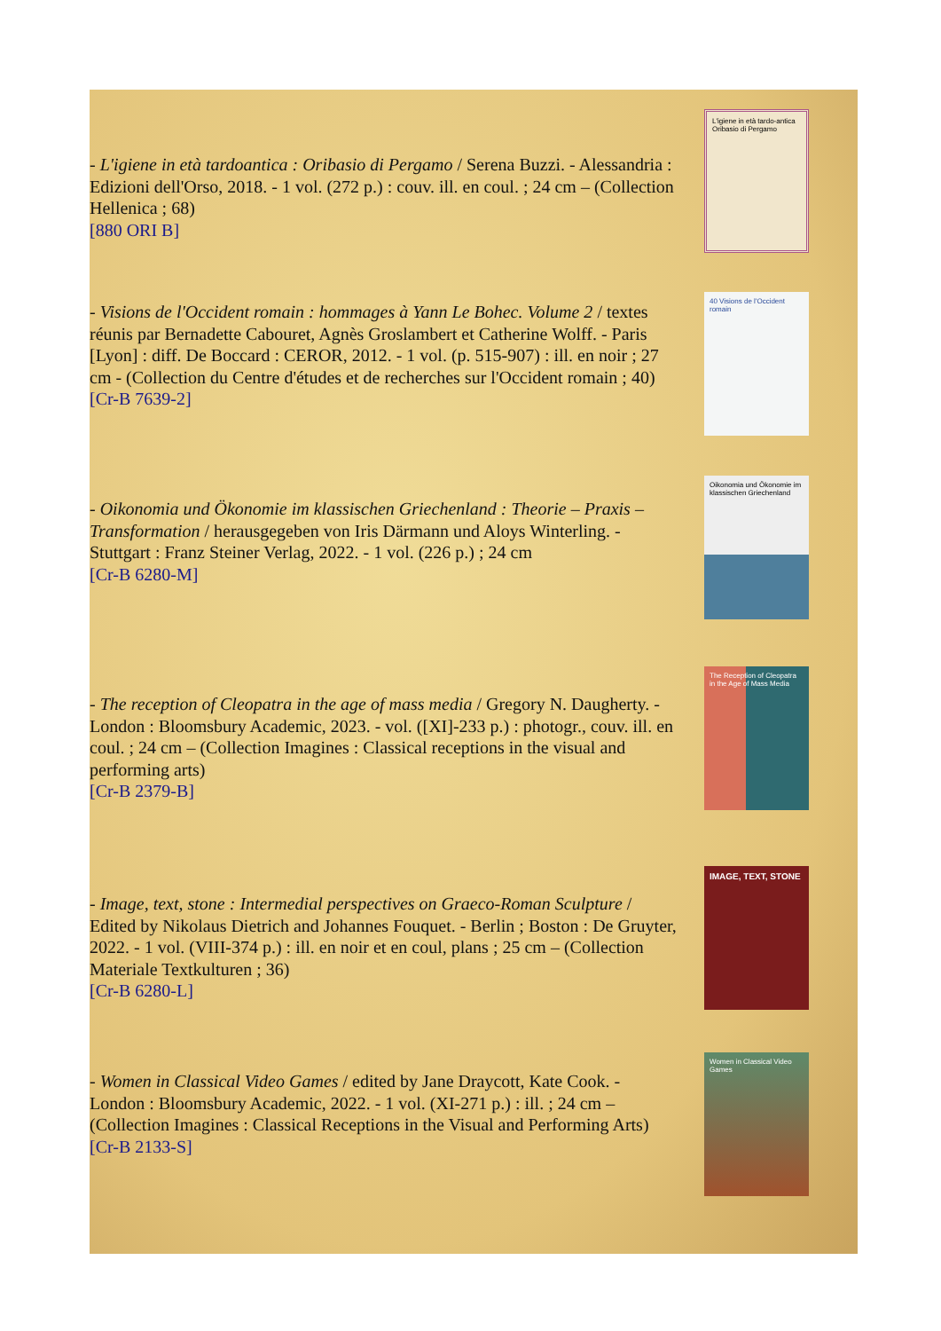- L'igiene in età tardoantica : Oribasio di Pergamo / Serena Buzzi. - Alessandria : Edizioni dell'Orso, 2018. - 1 vol. (272 p.) : couv. ill. en coul. ; 24 cm – (Collection Hellenica ; 68)
[880 ORI B]
L'igiene in età tardo-antica Oribasio di Pergamo
- Visions de l'Occident romain : hommages à Yann Le Bohec. Volume 2 / textes réunis par Bernadette Cabouret, Agnès Groslambert et Catherine Wolff. - Paris [Lyon] : diff. De Boccard : CEROR, 2012. - 1 vol. (p. 515-907) : ill. en noir ; 27 cm - (Collection du Centre d'études et de recherches sur l'Occident romain ; 40)
[Cr-B 7639-2]
40 Visions de l'Occident romain
- Oikonomia und Ökonomie im klassischen Griechenland : Theorie – Praxis – Transformation / herausgegeben von Iris Därmann und Aloys Winterling. - Stuttgart : Franz Steiner Verlag, 2022. - 1 vol. (226 p.) ; 24 cm
[Cr-B 6280-M]
Oikonomia und Ökonomie im klassischen Griechenland
- The reception of Cleopatra in the age of mass media / Gregory N. Daugherty. - London : Bloomsbury Academic, 2023. - vol. ([XI]-233 p.) : photogr., couv. ill. en coul. ; 24 cm – (Collection Imagines : Classical receptions in the visual and performing arts)
[Cr-B 2379-B]
The Reception of Cleopatra in the Age of Mass Media
- Image, text, stone : Intermedial perspectives on Graeco-Roman Sculpture / Edited by Nikolaus Dietrich and Johannes Fouquet. - Berlin ; Boston : De Gruyter, 2022. - 1 vol. (VIII-374 p.) : ill. en noir et en coul, plans ; 25 cm – (Collection Materiale Textkulturen ; 36)
[Cr-B 6280-L]
IMAGE, TEXT, STONE
- Women in Classical Video Games / edited by Jane Draycott, Kate Cook. - London : Bloomsbury Academic, 2022. - 1 vol. (XI-271 p.) : ill. ; 24 cm – (Collection Imagines : Classical Receptions in the Visual and Performing Arts)
[Cr-B 2133-S]
Women in Classical Video Games